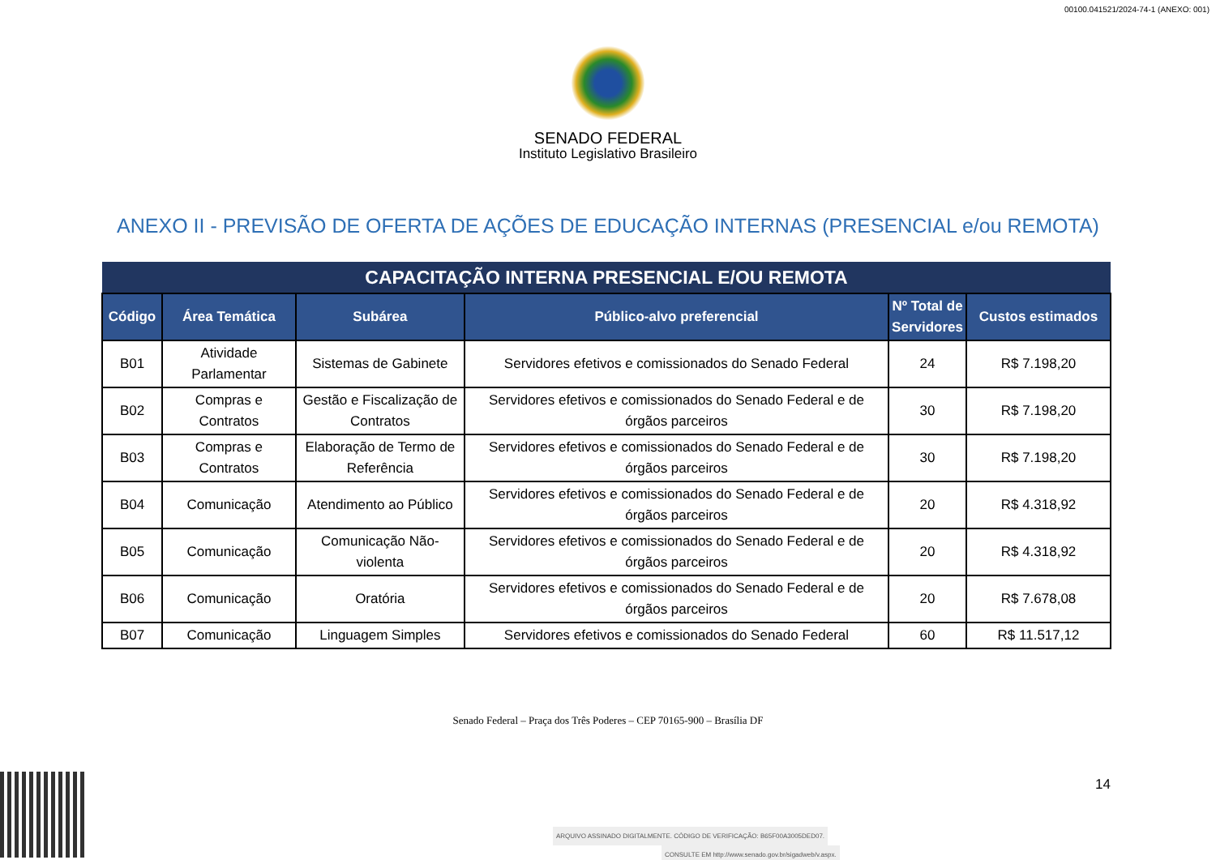00100.041521/2024-74-1 (ANEXO: 001)
SENADO FEDERAL
Instituto Legislativo Brasileiro
ANEXO II - PREVISÃO DE OFERTA DE AÇÕES DE EDUCAÇÃO INTERNAS (PRESENCIAL e/ou REMOTA)
| CAPACITAÇÃO INTERNA PRESENCIAL E/OU REMOTA | | | | | |
| --- | --- | --- | --- | --- | --- |
| Código | Área Temática | Subárea | Público-alvo preferencial | Nº Total de Servidores | Custos estimados |
| B01 | Atividade Parlamentar | Sistemas de Gabinete | Servidores efetivos e comissionados do Senado Federal | 24 | R$ 7.198,20 |
| B02 | Compras e Contratos | Gestão e Fiscalização de Contratos | Servidores efetivos e comissionados do Senado Federal e de órgãos parceiros | 30 | R$ 7.198,20 |
| B03 | Compras e Contratos | Elaboração de Termo de Referência | Servidores efetivos e comissionados do Senado Federal e de órgãos parceiros | 30 | R$ 7.198,20 |
| B04 | Comunicação | Atendimento ao Público | Servidores efetivos e comissionados do Senado Federal e de órgãos parceiros | 20 | R$ 4.318,92 |
| B05 | Comunicação | Comunicação Não-violenta | Servidores efetivos e comissionados do Senado Federal e de órgãos parceiros | 20 | R$ 4.318,92 |
| B06 | Comunicação | Oratória | Servidores efetivos e comissionados do Senado Federal e de órgãos parceiros | 20 | R$ 7.678,08 |
| B07 | Comunicação | Linguagem Simples | Servidores efetivos e comissionados do Senado Federal | 60 | R$ 11.517,12 |
Senado Federal – Praça dos Três Poderes – CEP 70165-900 – Brasília DF
14
ARQUIVO ASSINADO DIGITALMENTE. CÓDIGO DE VERIFICAÇÃO: B65F00A3005DED07.
CONSULTE EM http://www.senado.gov.br/sigadweb/v.aspx.